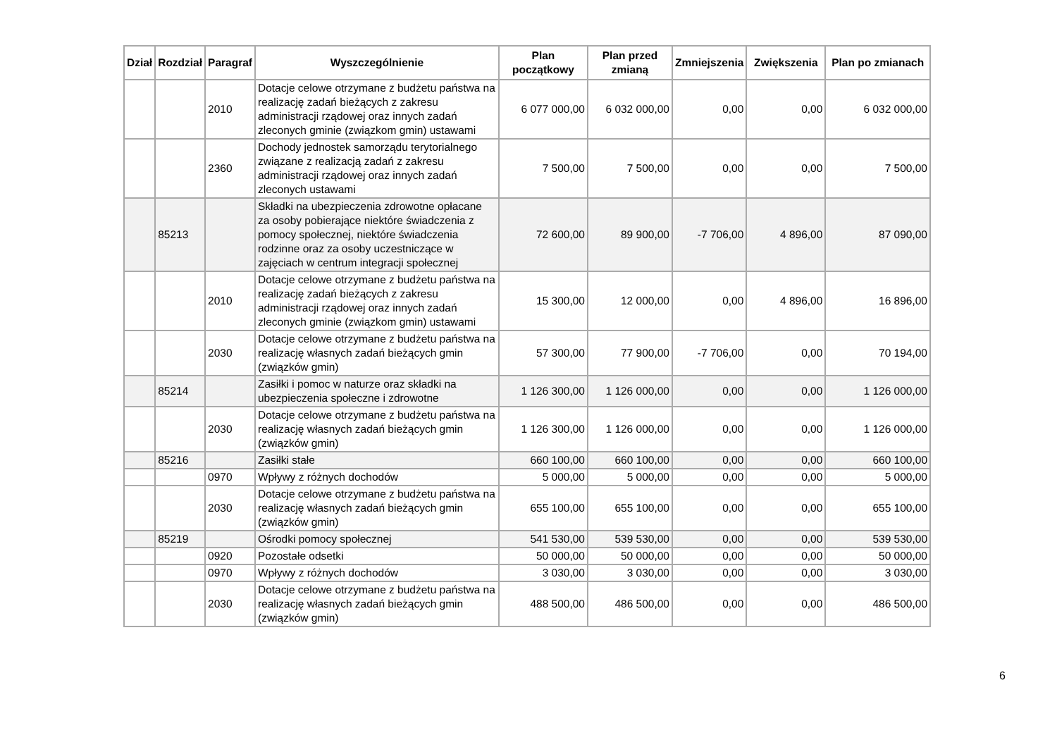| Dział | Rozdział | Paragraf | Wyszczególnienie | Plan początkowy | Plan przed zmianą | Zmniejszenia | Zwiększenia | Plan po zmianach |
| --- | --- | --- | --- | --- | --- | --- | --- | --- |
| | | 2010 | Dotacje celowe otrzymane z budżetu państwa na realizację zadań bieżących z zakresu administracji rządowej oraz innych zadań zleconych gminie (związkom gmin) ustawami | 6 077 000,00 | 6 032 000,00 | 0,00 | 0,00 | 6 032 000,00 |
| | | 2360 | Dochody jednostek samorządu terytorialnego związane z realizacją zadań z zakresu administracji rządowej oraz innych zadań zleconych ustawami | 7 500,00 | 7 500,00 | 0,00 | 0,00 | 7 500,00 |
| | 85213 | | Składki na ubezpieczenia zdrowotne opłacane za osoby pobierające niektóre świadczenia z pomocy społecznej, niektóre świadczenia rodzinne oraz za osoby uczestniczące w zajęciach w centrum integracji społecznej | 72 600,00 | 89 900,00 | -7 706,00 | 4 896,00 | 87 090,00 |
| | | 2010 | Dotacje celowe otrzymane z budżetu państwa na realizację zadań bieżących z zakresu administracji rządowej oraz innych zadań zleconych gminie (związkom gmin) ustawami | 15 300,00 | 12 000,00 | 0,00 | 4 896,00 | 16 896,00 |
| | | 2030 | Dotacje celowe otrzymane z budżetu państwa na realizację własnych zadań bieżących gmin (związków gmin) | 57 300,00 | 77 900,00 | -7 706,00 | 0,00 | 70 194,00 |
| | 85214 | | Zasiłki i pomoc w naturze oraz składki na ubezpieczenia społeczne i zdrowotne | 1 126 300,00 | 1 126 000,00 | 0,00 | 0,00 | 1 126 000,00 |
| | | 2030 | Dotacje celowe otrzymane z budżetu państwa na realizację własnych zadań bieżących gmin (związków gmin) | 1 126 300,00 | 1 126 000,00 | 0,00 | 0,00 | 1 126 000,00 |
| | 85216 | | Zasiłki stałe | 660 100,00 | 660 100,00 | 0,00 | 0,00 | 660 100,00 |
| | | 0970 | Wpływy z różnych dochodów | 5 000,00 | 5 000,00 | 0,00 | 0,00 | 5 000,00 |
| | | 2030 | Dotacje celowe otrzymane z budżetu państwa na realizację własnych zadań bieżących gmin (związków gmin) | 655 100,00 | 655 100,00 | 0,00 | 0,00 | 655 100,00 |
| | 85219 | | Ośrodki pomocy społecznej | 541 530,00 | 539 530,00 | 0,00 | 0,00 | 539 530,00 |
| | | 0920 | Pozostałe odsetki | 50 000,00 | 50 000,00 | 0,00 | 0,00 | 50 000,00 |
| | | 0970 | Wpływy z różnych dochodów | 3 030,00 | 3 030,00 | 0,00 | 0,00 | 3 030,00 |
| | | 2030 | Dotacje celowe otrzymane z budżetu państwa na realizację własnych zadań bieżących gmin (związków gmin) | 488 500,00 | 486 500,00 | 0,00 | 0,00 | 486 500,00 |
6